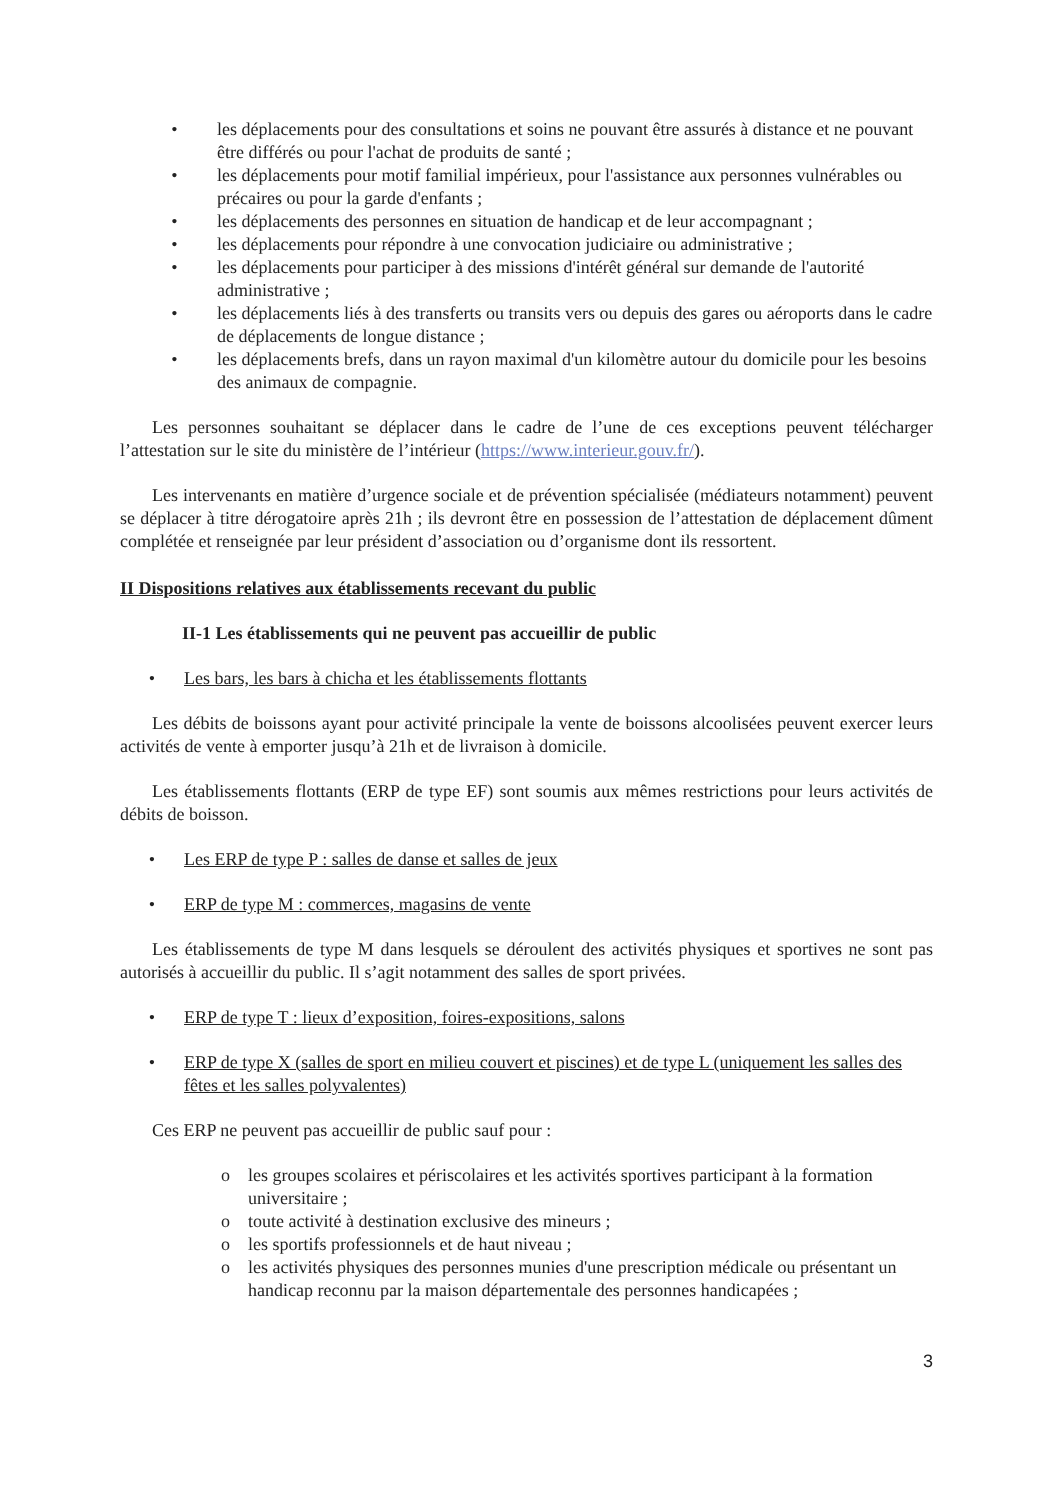• les déplacements pour des consultations et soins ne pouvant être assurés à distance et ne pouvant être différés ou pour l'achat de produits de santé ;
• les déplacements pour motif familial impérieux, pour l'assistance aux personnes vulnérables ou précaires ou pour la garde d'enfants ;
• les déplacements des personnes en situation de handicap et de leur accompagnant ;
• les déplacements pour répondre à une convocation judiciaire ou administrative ;
• les déplacements pour participer à des missions d'intérêt général sur demande de l'autorité administrative ;
• les déplacements liés à des transferts ou transits vers ou depuis des gares ou aéroports dans le cadre de déplacements de longue distance ;
• les déplacements brefs, dans un rayon maximal d'un kilomètre autour du domicile pour les besoins des animaux de compagnie.
Les personnes souhaitant se déplacer dans le cadre de l’une de ces exceptions peuvent télécharger l’attestation sur le site du ministère de l’intérieur (https://www.interieur.gouv.fr/).
Les intervenants en matière d’urgence sociale et de prévention spécialisée (médiateurs notamment) peuvent se déplacer à titre dérogatoire après 21h ; ils devront être en possession de l’attestation de déplacement dûment complétée et renseignée par leur président d’association ou d’organisme dont ils ressortent.
II Dispositions relatives aux établissements recevant du public
II-1 Les établissements qui ne peuvent pas accueillir de public
• Les bars, les bars à chicha et les établissements flottants
Les débits de boissons ayant pour activité principale la vente de boissons alcoolisées peuvent exercer leurs activités de vente à emporter jusqu’à 21h et de livraison à domicile.
Les établissements flottants (ERP de type EF) sont soumis aux mêmes restrictions pour leurs activités de débits de boisson.
• Les ERP de type P : salles de danse et salles de jeux
• ERP de type M : commerces, magasins de vente
Les établissements de type M dans lesquels se déroulent des activités physiques et sportives ne sont pas autorisés à accueillir du public. Il s’agit notamment des salles de sport privées.
• ERP de type T : lieux d’exposition, foires-expositions, salons
• ERP de type X (salles de sport en milieu couvert et piscines) et de type L (uniquement les salles des fêtes et les salles polyvalentes)
Ces ERP ne peuvent pas accueillir de public sauf pour :
o les groupes scolaires et périscolaires et les activités sportives participant à la formation universitaire ;
o toute activité à destination exclusive des mineurs ;
o les sportifs professionnels et de haut niveau ;
o les activités physiques des personnes munies d'une prescription médicale ou présentant un handicap reconnu par la maison départementale des personnes handicapées ;
3